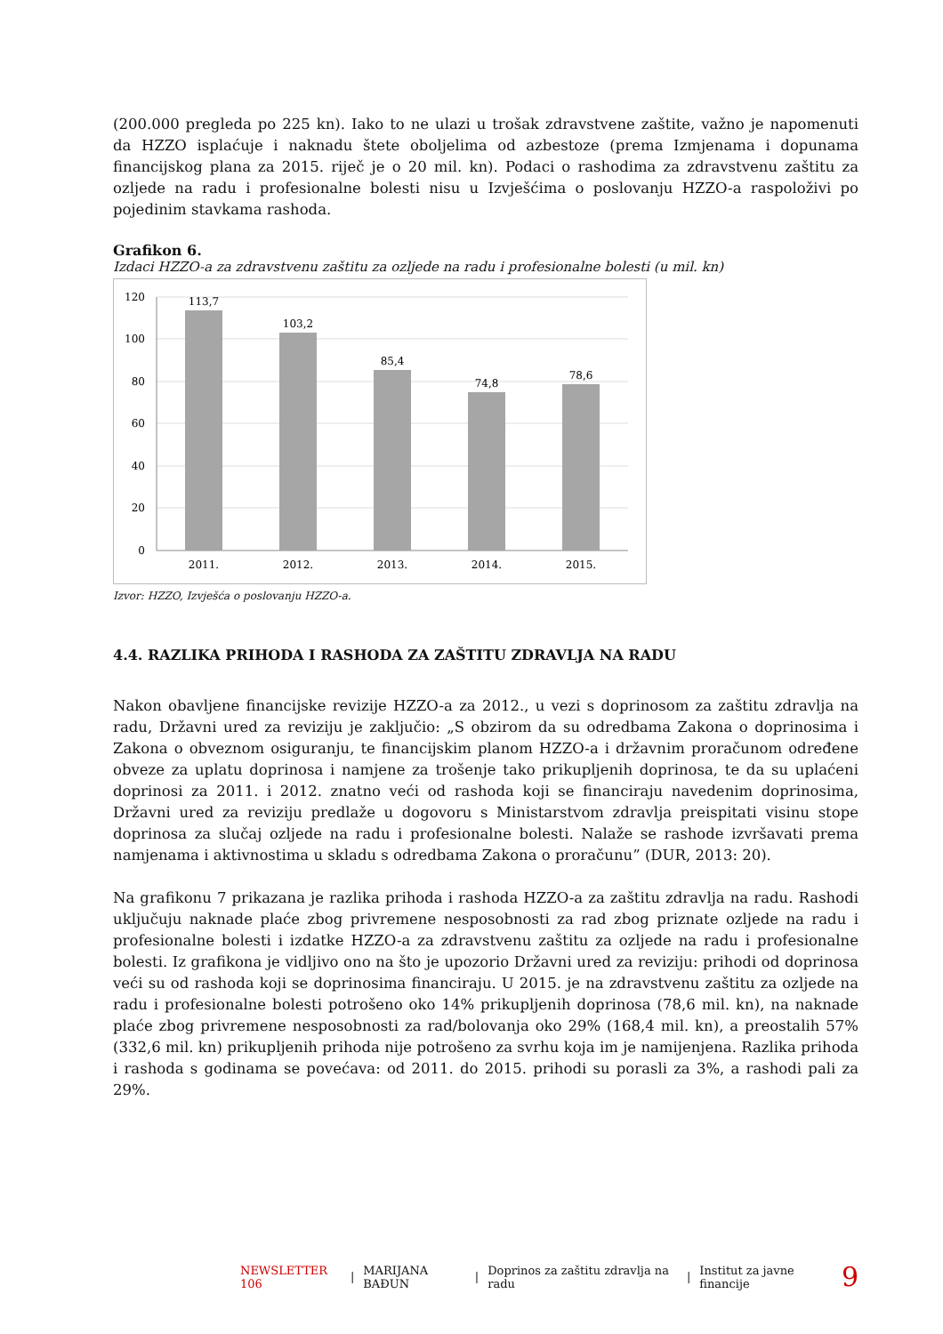(200.000 pregleda po 225 kn). Iako to ne ulazi u trošak zdravstvene zaštite, važno je napomenuti da HZZO isplaćuje i naknadu štete oboljelima od azbestoze (prema Izmjenama i dopunama financijskog plana za 2015. riječ je o 20 mil. kn). Podaci o rashodima za zdravstvenu zaštitu za ozljede na radu i profesionalne bolesti nisu u Izvješćima o poslovanju HZZO-a raspoloživi po pojedinim stavkama rashoda.
Grafikon 6.
Izdaci HZZO-a za zdravstvenu zaštitu za ozljede na radu i profesionalne bolesti (u mil. kn)
120
100
80
60
40
20
0
113,7
103,2
85,4
74,8
78,6
2011.
2012.
2013.
2014.
2015.
Izvor: HZZO, Izvješća o poslovanju HZZO-a.
4.4. RAZLIKA PRIHODA I RASHODA ZA ZAŠTITU ZDRAVLJA NA RADU
Nakon obavljene financijske revizije HZZO-a za 2012., u vezi s doprinosom za zaštitu zdravlja na radu, Državni ured za reviziju je zaključio: „S obzirom da su odredbama Zakona o doprinosima i Zakona o obveznom osiguranju, te financijskim planom HZZO-a i državnim proračunom određene obveze za uplatu doprinosa i namjene za trošenje tako prikupljenih doprinosa, te da su uplaćeni doprinosi za 2011. i 2012. znatno veći od rashoda koji se financiraju navedenim doprinosima, Državni ured za reviziju predlaže u dogovoru s Ministarstvom zdravlja preispitati visinu stope doprinosa za slučaj ozljede na radu i profesionalne bolesti. Nalaže se rashode izvršavati prema namjenama i aktivnostima u skladu s odredbama Zakona o proračunu” (DUR, 2013: 20).
Na grafikonu 7 prikazana je razlika prihoda i rashoda HZZO-a za zaštitu zdravlja na radu. Rashodi uključuju naknade plaće zbog privremene nesposobnosti za rad zbog priznate ozljede na radu i profesionalne bolesti i izdatke HZZO-a za zdravstvenu zaštitu za ozljede na radu i profesionalne bolesti. Iz grafikona je vidljivo ono na što je upozorio Državni ured za reviziju: prihodi od doprinosa veći su od rashoda koji se doprinosima financiraju. U 2015. je na zdravstvenu zaštitu za ozljede na radu i profesionalne bolesti potrošeno oko 14% prikupljenih doprinosa (78,6 mil. kn), na naknade plaće zbog privremene nesposobnosti za rad/bolovanja oko 29% (168,4 mil. kn), a preostalih 57% (332,6 mil. kn) prikupljenih prihoda nije potrošeno za svrhu koja im je namijenjena. Razlika prihoda i rashoda s godinama se povećava: od 2011. do 2015. prihodi su porasli za 3%, a rashodi pali za 29%.
NEWSLETTER 106 | MARIJANA BAĐUN | Doprinos za zaštitu zdravlja na radu | Institut za javne financije 9